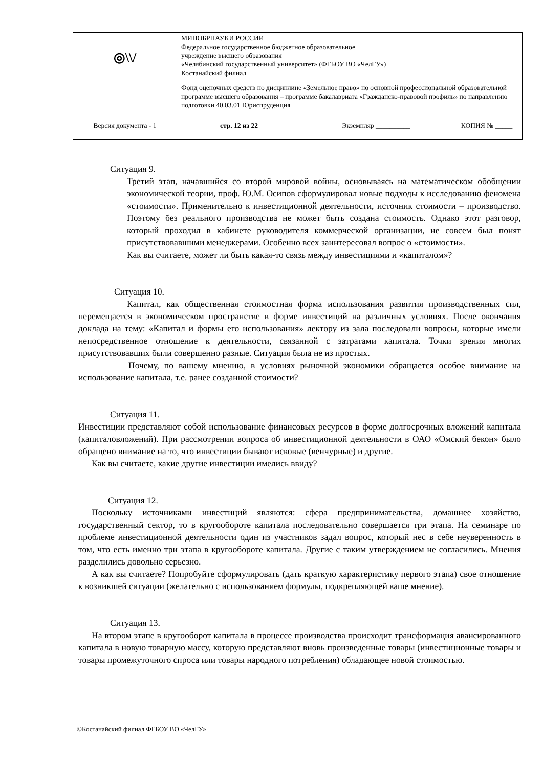| ◎\\/ | МИНОБРНАУКИ РОССИИ Федеральное государственное бюджетное образовательное учреждение высшего образования «Челябинский государственный университет» (ФГБОУ ВО «ЧелГУ») Костанайский филиал | | |
| | Фонд оценочных средств по дисциплине «Земельное право» по основной профессиональной образовательной программе высшего образования – программе бакалавриата «Гражданско-правовой профиль» по направлению подготовки 40.03.01 Юриспруденция | | |
| Версия документа - 1 | стр. 12 из 22 | Экземпляр __________ | КОПИЯ № _____ |
Ситуация 9.
Третий этап, начавшийся со второй мировой войны, основываясь на математическом обобщении экономической теории, проф. Ю.М. Осипов сформулировал новые подходы к исследованию феномена «стоимости». Применительно к инвестиционной деятельности, источник стоимости – производство. Поэтому без реального производства не может быть создана стоимость. Однако этот разговор, который проходил в кабинете руководителя коммерческой организации, не совсем был понят присутствовавшими менеджерами. Особенно всех заинтересовал вопрос о «стоимости».
Как вы считаете, может ли быть какая-то связь между инвестициями и «капиталом»?
Ситуация 10.
Капитал, как общественная стоимостная форма использования развития производственных сил, перемещается в экономическом пространстве в форме инвестиций на различных условиях. После окончания доклада на тему: «Капитал и формы его использования» лектору из зала последовали вопросы, которые имели непосредственное отношение к деятельности, связанной с затратами капитала. Точки зрения многих присутствовавших были совершенно разные. Ситуация была не из простых.
Почему, по вашему мнению, в условиях рыночной экономики обращается особое внимание на использование капитала, т.е. ранее созданной стоимости?
Ситуация 11.
Инвестиции представляют собой использование финансовых ресурсов в форме долгосрочных вложений капитала (капиталовложений). При рассмотрении вопроса об инвестиционной деятельности в ОАО «Омский бекон» было обращено внимание на то, что инвестиции бывают исковые (венчурные) и другие.
Как вы считаете, какие другие инвестиции имелись ввиду?
Ситуация 12.
Поскольку источниками инвестиций являются: сфера предпринимательства, домашнее хозяйство, государственный сектор, то в кругообороте капитала последовательно совершается три этапа. На семинаре по проблеме инвестиционной деятельности один из участников задал вопрос, который нес в себе неуверенность в том, что есть именно три этапа в кругообороте капитала. Другие с таким утверждением не согласились. Мнения разделились довольно серьезно.
А как вы считаете? Попробуйте сформулировать (дать краткую характеристику первого этапа) свое отношение к возникшей ситуации (желательно с использованием формулы, подкрепляющей ваше мнение).
Ситуация 13.
На втором этапе в кругооборот капитала в процессе производства происходит трансформация авансированного капитала в новую товарную массу, которую представляют вновь произведенные товары (инвестиционные товары и товары промежуточного спроса или товары народного потребления) обладающее новой стоимостью.
©Костанайский филиал ФГБОУ ВО «ЧелГУ»